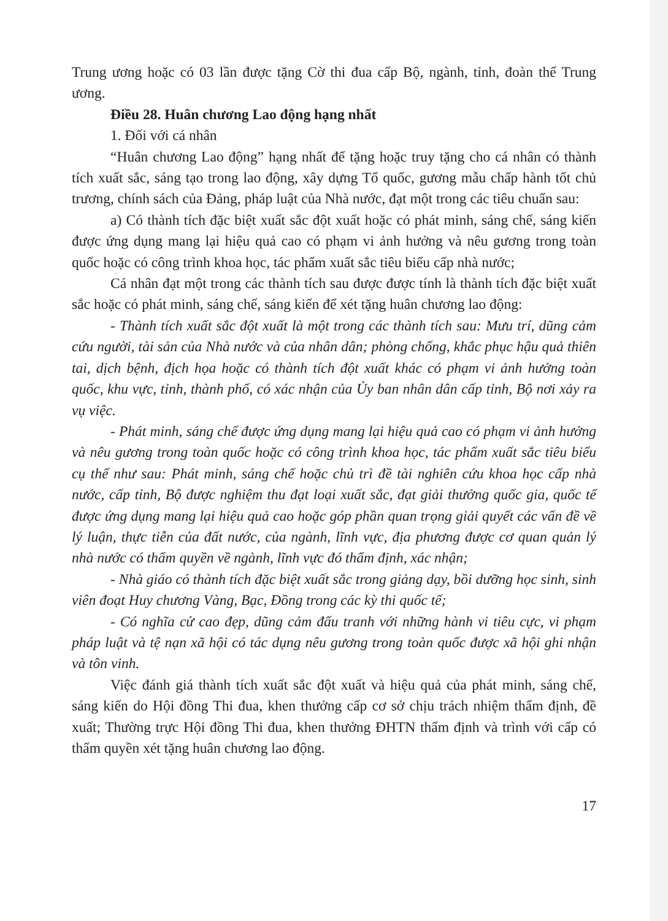Trung ương hoặc có 03 lần được tặng Cờ thi đua cấp Bộ, ngành, tỉnh, đoàn thể Trung ương.
Điều 28. Huân chương Lao động hạng nhất
1. Đối với cá nhân
“Huân chương Lao động” hạng nhất để tặng hoặc truy tặng cho cá nhân có thành tích xuất sắc, sáng tạo trong lao động, xây dựng Tổ quốc, gương mẫu chấp hành tốt chủ trương, chính sách của Đảng, pháp luật của Nhà nước, đạt một trong các tiêu chuẩn sau:
a) Có thành tích đặc biệt xuất sắc đột xuất hoặc có phát minh, sáng chế, sáng kiến được ứng dụng mang lại hiệu quả cao có phạm vi ảnh hưởng và nêu gương trong toàn quốc hoặc có công trình khoa học, tác phẩm xuất sắc tiêu biểu cấp nhà nước;
Cá nhân đạt một trong các thành tích sau được được tính là thành tích đặc biệt xuất sắc hoặc có phát minh, sáng chế, sáng kiến để xét tặng huân chương lao động:
- Thành tích xuất sắc đột xuất là một trong các thành tích sau: Mưu trí, dũng cảm cứu người, tài sản của Nhà nước và của nhân dân; phòng chống, khắc phục hậu quả thiên tai, dịch bệnh, địch họa hoặc có thành tích đột xuất khác có phạm vi ảnh hưởng toàn quốc, khu vực, tỉnh, thành phố, có xác nhận của Ủy ban nhân dân cấp tỉnh, Bộ nơi xảy ra vụ việc.
- Phát minh, sáng chế được ứng dụng mang lại hiệu quả cao có phạm vi ảnh hưởng và nêu gương trong toàn quốc hoặc có công trình khoa học, tác phẩm xuất sắc tiêu biểu cụ thể như sau: Phát minh, sáng chế hoặc chủ trì đề tài nghiên cứu khoa học cấp nhà nước, cấp tỉnh, Bộ được nghiệm thu đạt loại xuất sắc, đạt giải thưởng quốc gia, quốc tế được ứng dụng mang lại hiệu quả cao hoặc góp phần quan trọng giải quyết các vấn đề về lý luận, thực tiễn của đất nước, của ngành, lĩnh vực, địa phương được cơ quan quản lý nhà nước có thẩm quyền về ngành, lĩnh vực đó thẩm định, xác nhận;
- Nhà giáo có thành tích đặc biệt xuất sắc trong giảng dạy, bồi dưỡng học sinh, sinh viên đoạt Huy chương Vàng, Bạc, Đồng trong các kỳ thi quốc tế;
- Có nghĩa cử cao đẹp, dũng cảm đấu tranh với những hành vi tiêu cực, vi phạm pháp luật và tệ nạn xã hội có tác dụng nêu gương trong toàn quốc được xã hội ghi nhận và tôn vinh.
Việc đánh giá thành tích xuất sắc đột xuất và hiệu quả của phát minh, sáng chế, sáng kiến do Hội đồng Thi đua, khen thưởng cấp cơ sở chịu trách nhiệm thẩm định, đề xuất; Thường trực Hội đồng Thi đua, khen thưởng ĐHTN thẩm định và trình với cấp có thẩm quyền xét tặng huân chương lao động.
17